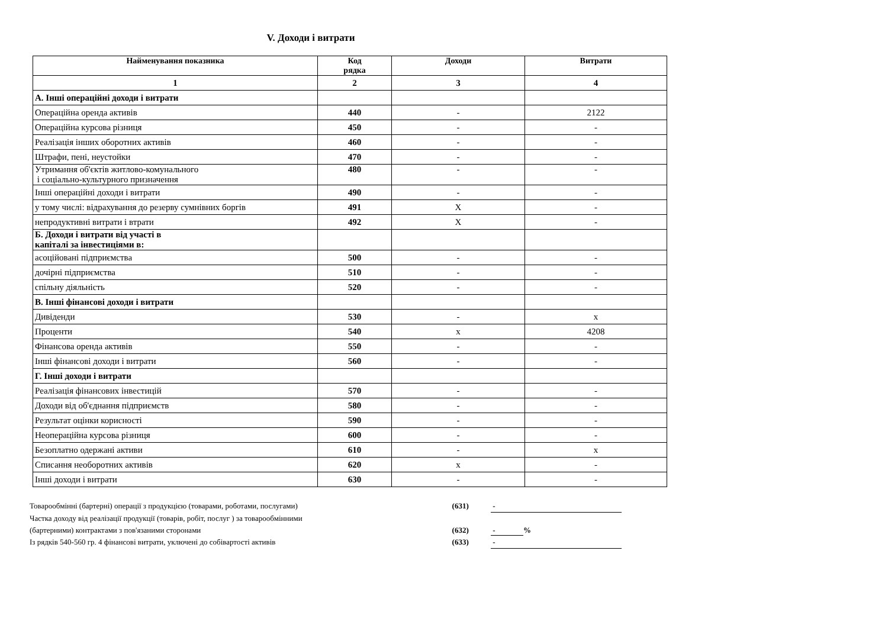V. Доходи і витрати
| Найменування показника | Код рядка | Доходи | Витрати |
| --- | --- | --- | --- |
| 1 | 2 | 3 | 4 |
| А. Інші операційні доходи і витрати | | | |
| Операційна оренда активів | 440 | - | 2122 |
| Операційна курсова різниця | 450 | - | - |
| Реалізація інших оборотних активів | 460 | - | - |
| Штрафи, пені, неустойки | 470 | - | - |
| Утримання об'єктів житлово-комунального і соціально-культурного призначення | 480 | - | - |
| Інші операційні доходи і витрати | 490 | - | - |
| у тому числі: відрахування до резерву сумнівних боргів | 491 | X | - |
| непродуктивні витрати і втрати | 492 | X | - |
| Б. Доходи і витрати від участі в капіталі за інвестиціями в: | | | |
| асоційовані підприємства | 500 | - | - |
| дочірні підприємства | 510 | - | - |
| спільну діяльність | 520 | - | - |
| В. Інші фінансові доходи і витрати | | | |
| Дивіденди | 530 | - | x |
| Проценти | 540 | x | 4208 |
| Фінансова оренда активів | 550 | - | - |
| Інші фінансові доходи і витрати | 560 | - | - |
| Г. Інші доходи і витрати | | | |
| Реалізація фінансових інвестицій | 570 | - | - |
| Доходи від об'єднання підприємств | 580 | - | - |
| Результат оцінки корисності | 590 | - | - |
| Неопераційна курсова різниця | 600 | - | - |
| Безоплатно одержані активи | 610 | - | x |
| Списання необоротних активів | 620 | x | - |
| Інші доходи і витрати | 630 | - | - |
| Товарообмінні (бартерні) операції з продукцією (товарами, роботами, послугами) | (631) | - |
| Частка доходу від реалізації продукції (товарів, робіт, послуг ) за товарообмінними | | |
| (бартерними) контрактами з пов'язаними сторонами | (632) | - % |
| Із рядків 540-560 гр. 4 фінансові витрати, уключені до собівартості активів | (633) | - |